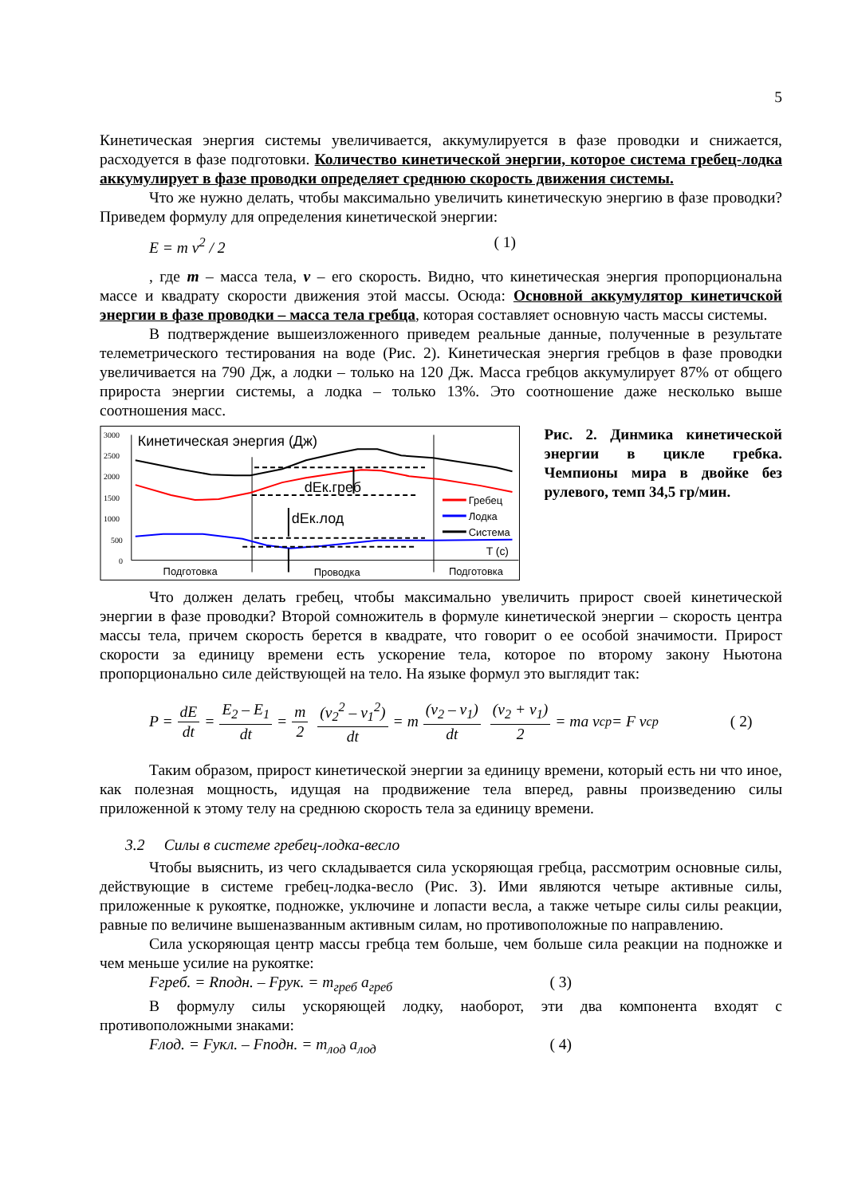5
Кинетическая энергия системы увеличивается, аккумулируется в фазе проводки и снижается, расходуется в фазе подготовки. Количество кинетической энергии, которое система гребец-лодка аккумулирует в фазе проводки определяет среднюю скорость движения системы.
Что же нужно делать, чтобы максимально увеличить кинетическую энергию в фазе проводки? Приведем формулу для определения кинетической энергии:
E = m v<sup>2</sup> / 2 ( 1)
, где m – масса тела, v – его скорость. Видно, что кинетическая энергия пропорциональна массе и квадрату скорости движения этой массы. Осюда: Основной аккумулятор кинетичской энергии в фазе проводки – масса тела гребца, которая составляет основную часть массы системы.
В подтверждение вышеизложенного приведем реальные данные, полученные в результате телеметрического тестирования на воде (Рис. 2). Кинетическая энергия гребцов в фазе проводки увеличивается на 790 Дж, а лодки – только на 120 Дж. Масса гребцов аккумулирует 87% от общего прироста энергии системы, а лодка – только 13%. Это соотношение даже несколько выше соотношения масс.
3000
2500
2000
1500
1000
500
0
Кинетическая энергия (Дж)
dEк.греб
dEк.лод
Гребец
Лодка
Система
T (c)
Подготовка
Проводка
Подготовка
Рис. 2. Динмика кинетической энергии в цикле гребка. Чемпионы мира в двойке без рулевого, темп 34,5 гр/мин.
Что должен делать гребец, чтобы максимально увеличить прирост своей кинетической энергии в фазе проводки? Второй сомножитель в формуле кинетической энергии – скорость центра массы тела, причем скорость берется в квадрате, что говорит о ее особой значимости. Прирост скорости за единицу времени есть ускорение тела, которое по второму закону Ньютона пропорционально силе действующей на тело. На языке формул это выглядит так:
P = dE dt = E<sub>2</sub> – E<sub>1</sub> dt = m 2 (v<sub>2</sub><sup>2</sup> – v<sub>1</sub><sup>2</sup>) dt = m (v<sub>2</sub> – v<sub>1</sub>) dt (v<sub>2</sub> + v<sub>1</sub>) 2 = ma v<sub>ср</sub> = F v<sub>ср</sub> ( 2)
Таким образом, прирост кинетической энергии за единицу времени, который есть ни что иное, как полезная мощность, идущая на продвижение тела вперед, равны произведению силы приложенной к этому телу на среднюю скорость тела за единицу времени.
3.2 Силы в системе гребец-лодка-весло
Чтобы выяснить, из чего складывается сила ускоряющая гребца, рассмотрим основные силы, действующие в системе гребец-лодка-весло (Рис. 3). Ими являются четыре активные силы, приложенные к рукоятке, подножке, уключине и лопасти весла, а также четыре силы силы реакции, равные по величине вышеназванным активным силам, но противоположные по направлению.
Сила ускоряющая центр массы гребца тем больше, чем больше сила реакции на подножке и чем меньше усилие на рукоятке:
Fгреб. = Rподн. – Fрук. = m<sub>греб</sub> a<sub>греб</sub> ( 3)
В формулу силы ускоряющей лодку, наоборот, эти два компонента входят с противоположными знаками:
Fлод. = Fукл. – Fподн. = m<sub>лод</sub> a<sub>лод</sub> ( 4)